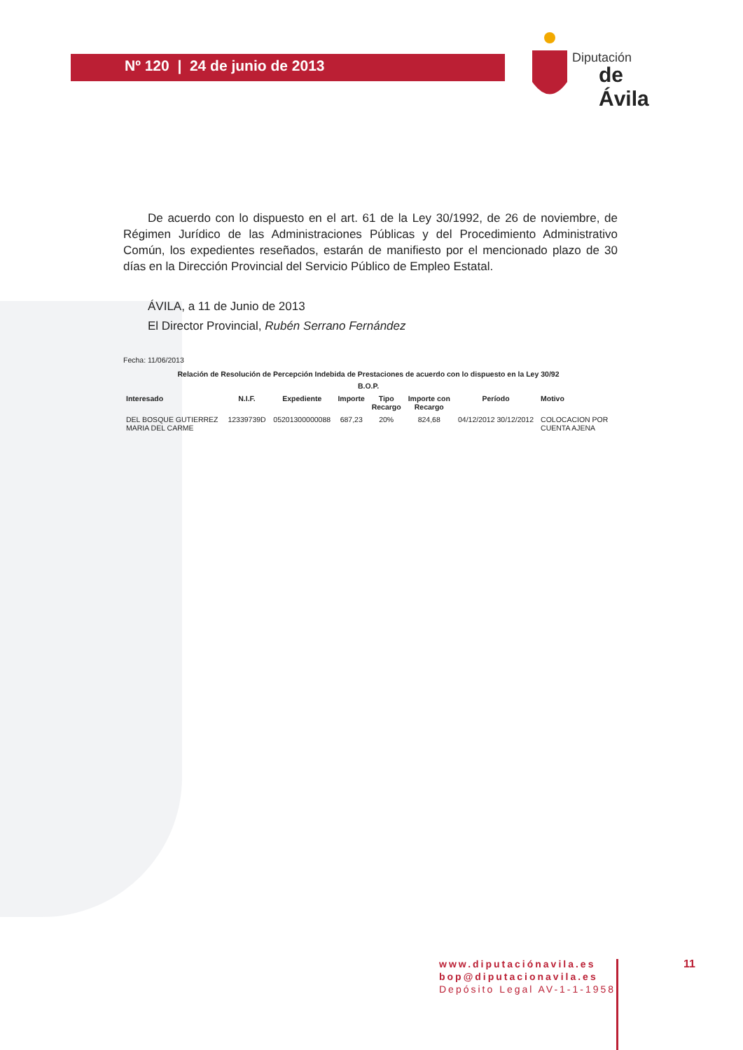Nº 120 | 24 de junio de 2013
Diputación
de Ávila
De acuerdo con lo dispuesto en el art. 61 de la Ley 30/1992, de 26 de noviembre, de Régimen Jurídico de las Administraciones Públicas y del Procedimiento Administrativo Común, los expedientes reseñados, estarán de manifiesto por el mencionado plazo de 30 días en la Dirección Provincial del Servicio Público de Empleo Estatal.
ÁVILA, a 11 de Junio de 2013
El Director Provincial, Rubén Serrano Fernández
Fecha: 11/06/2013
Relación de Resolución de Percepción Indebida de Prestaciones de acuerdo con lo dispuesto en la Ley 30/92
B.O.P.
| Interesado | N.I.F. | Expediente | Importe | Tipo Recargo | Importe con Recargo | Período | Motivo |
| --- | --- | --- | --- | --- | --- | --- | --- |
| DEL BOSQUE GUTIERREZ MARIA DEL CARME | 12339739D | 05201300000088 | 687,23 | 20% | 824,68 | 04/12/2012 30/12/2012 | COLOCACION POR CUENTA AJENA |
www.diputaciónavila.es
bop@diputacionavila.es
Depósito Legal AV-1-1-1958
11